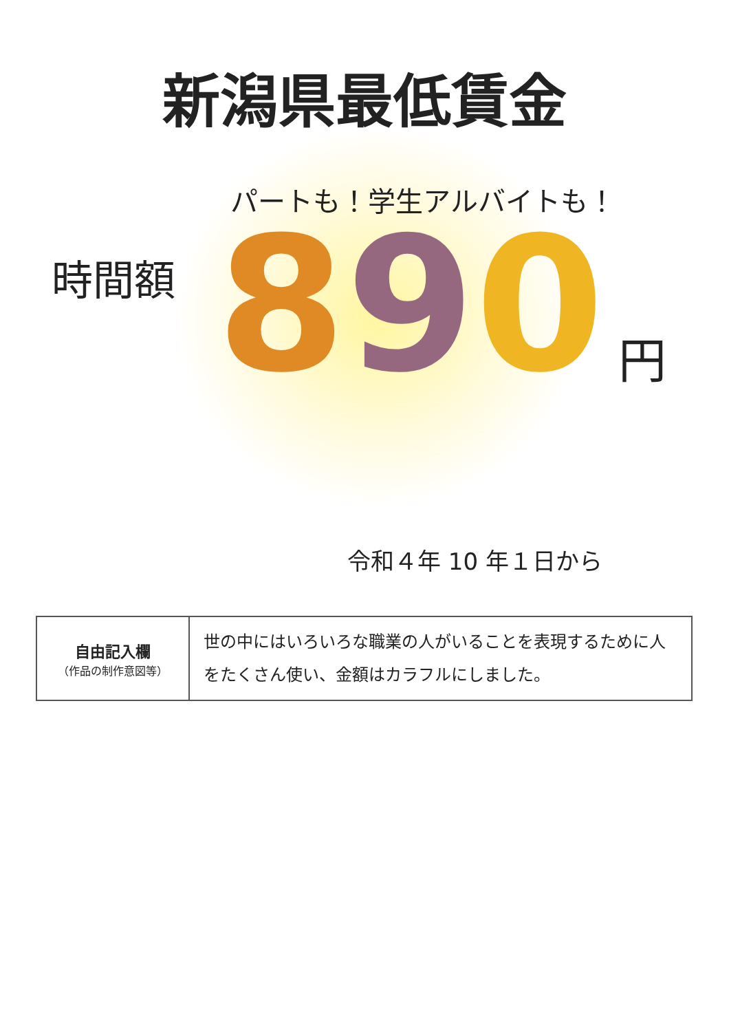新潟県最低賃金
パートも！学生アルバイトも！
時間額
890
円
令和４年 10 年１日から
| 自由記入欄 （作品の制作意図等） | 世の中にはいろいろな職業の人がいることを表現するために人をたくさん使い、金額はカラフルにしました。 |